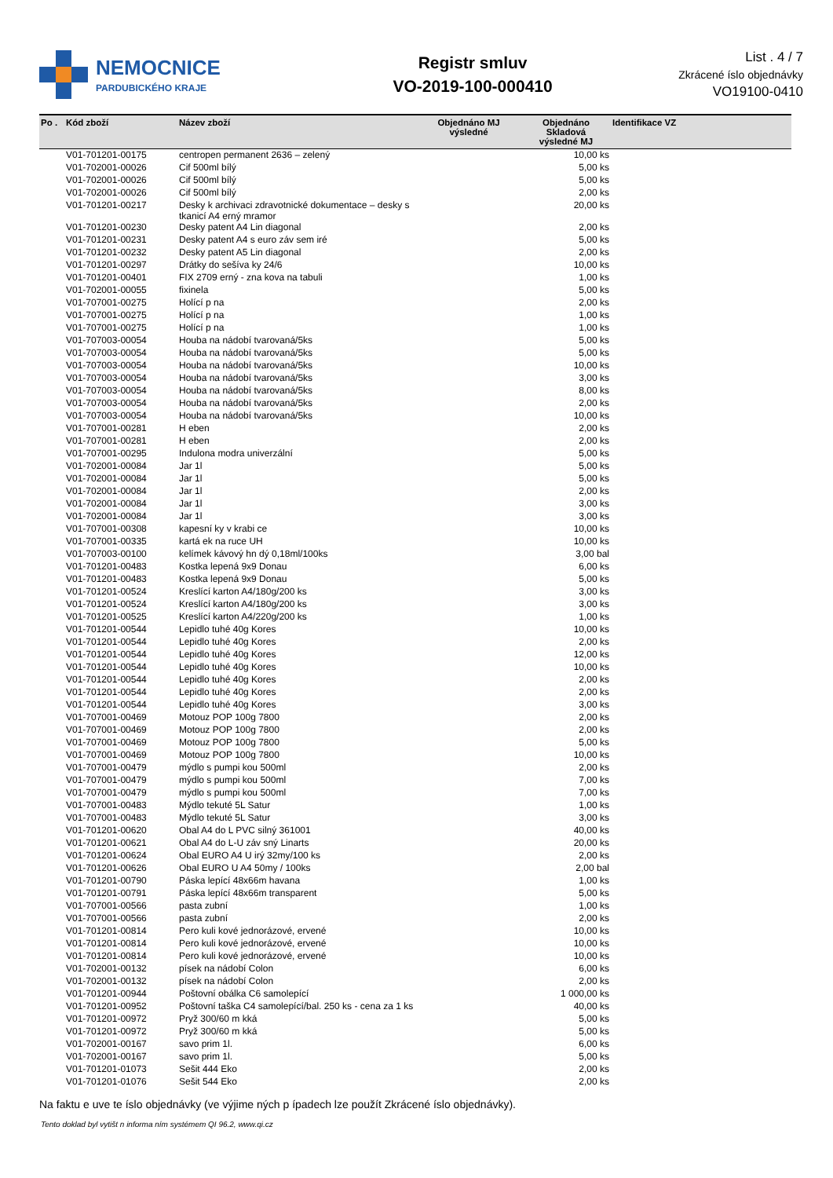NEMOCNICE
PARDUBICKÉHO KRAJE
Registr smluv
VO-2019-100-000410
List . 4 / 7
Zkrácené íslo objednávky
VO19100-0410
| Po . | Kód zboží | Název zboží | Objednáno MJ výsledné | Objednáno Skladová výsledné MJ | Identifikace VZ |
| --- | --- | --- | --- | --- | --- |
| | V01-701201-00175 | centropen permanent 2636 – zelený | | 10,00 ks | |
| | V01-702001-00026 | Cif 500ml bílý | | 5,00 ks | |
| | V01-702001-00026 | Cif 500ml bílý | | 5,00 ks | |
| | V01-702001-00026 | Cif 500ml bílý | | 2,00 ks | |
| | V01-701201-00217 | Desky k archivaci zdravotnické dokumentace – desky s tkanicí A4 erný mramor | | 20,00 ks | |
| | V01-701201-00230 | Desky patent A4 Lin diagonal | | 2,00 ks | |
| | V01-701201-00231 | Desky patent A4 s euro záv sem iré | | 5,00 ks | |
| | V01-701201-00232 | Desky patent A5 Lin diagonal | | 2,00 ks | |
| | V01-701201-00297 | Drátky do sešíva ky 24/6 | | 10,00 ks | |
| | V01-701201-00401 | FIX 2709 erný - zna kova na tabuli | | 1,00 ks | |
| | V01-702001-00055 | fixinela | | 5,00 ks | |
| | V01-707001-00275 | Holící p na | | 2,00 ks | |
| | V01-707001-00275 | Holící p na | | 1,00 ks | |
| | V01-707001-00275 | Holící p na | | 1,00 ks | |
| | V01-707003-00054 | Houba na nádobí tvarovaná/5ks | | 5,00 ks | |
| | V01-707003-00054 | Houba na nádobí tvarovaná/5ks | | 5,00 ks | |
| | V01-707003-00054 | Houba na nádobí tvarovaná/5ks | | 10,00 ks | |
| | V01-707003-00054 | Houba na nádobí tvarovaná/5ks | | 3,00 ks | |
| | V01-707003-00054 | Houba na nádobí tvarovaná/5ks | | 8,00 ks | |
| | V01-707003-00054 | Houba na nádobí tvarovaná/5ks | | 2,00 ks | |
| | V01-707003-00054 | Houba na nádobí tvarovaná/5ks | | 10,00 ks | |
| | V01-707001-00281 | H eben | | 2,00 ks | |
| | V01-707001-00281 | H eben | | 2,00 ks | |
| | V01-707001-00295 | Indulona modra univerzální | | 5,00 ks | |
| | V01-702001-00084 | Jar 1l | | 5,00 ks | |
| | V01-702001-00084 | Jar 1l | | 5,00 ks | |
| | V01-702001-00084 | Jar 1l | | 2,00 ks | |
| | V01-702001-00084 | Jar 1l | | 3,00 ks | |
| | V01-702001-00084 | Jar 1l | | 3,00 ks | |
| | V01-707001-00308 | kapesní ky v krabi ce | | 10,00 ks | |
| | V01-707001-00335 | kartá ek na ruce UH | | 10,00 ks | |
| | V01-707003-00100 | kelímek kávový hn dý 0,18ml/100ks | | 3,00 bal | |
| | V01-701201-00483 | Kostka lepená 9x9 Donau | | 6,00 ks | |
| | V01-701201-00483 | Kostka lepená 9x9 Donau | | 5,00 ks | |
| | V01-701201-00524 | Kreslící karton A4/180g/200 ks | | 3,00 ks | |
| | V01-701201-00524 | Kreslící karton A4/180g/200 ks | | 3,00 ks | |
| | V01-701201-00525 | Kreslící karton A4/220g/200 ks | | 1,00 ks | |
| | V01-701201-00544 | Lepidlo tuhé 40g Kores | | 10,00 ks | |
| | V01-701201-00544 | Lepidlo tuhé 40g Kores | | 2,00 ks | |
| | V01-701201-00544 | Lepidlo tuhé 40g Kores | | 12,00 ks | |
| | V01-701201-00544 | Lepidlo tuhé 40g Kores | | 10,00 ks | |
| | V01-701201-00544 | Lepidlo tuhé 40g Kores | | 2,00 ks | |
| | V01-701201-00544 | Lepidlo tuhé 40g Kores | | 2,00 ks | |
| | V01-701201-00544 | Lepidlo tuhé 40g Kores | | 3,00 ks | |
| | V01-707001-00469 | Motouz POP 100g 7800 | | 2,00 ks | |
| | V01-707001-00469 | Motouz POP 100g 7800 | | 2,00 ks | |
| | V01-707001-00469 | Motouz POP 100g 7800 | | 5,00 ks | |
| | V01-707001-00469 | Motouz POP 100g 7800 | | 10,00 ks | |
| | V01-707001-00479 | mýdlo s pumpi kou 500ml | | 2,00 ks | |
| | V01-707001-00479 | mýdlo s pumpi kou 500ml | | 7,00 ks | |
| | V01-707001-00479 | mýdlo s pumpi kou 500ml | | 7,00 ks | |
| | V01-707001-00483 | Mýdlo tekuté 5L Satur | | 1,00 ks | |
| | V01-707001-00483 | Mýdlo tekuté 5L Satur | | 3,00 ks | |
| | V01-701201-00620 | Obal A4 do L PVC silný 361001 | | 40,00 ks | |
| | V01-701201-00621 | Obal A4 do L-U záv sný Linarts | | 20,00 ks | |
| | V01-701201-00624 | Obal EURO A4 U irý 32my/100 ks | | 2,00 ks | |
| | V01-701201-00626 | Obal EURO U A4 50my / 100ks | | 2,00 bal | |
| | V01-701201-00790 | Páska lepící 48x66m havana | | 1,00 ks | |
| | V01-701201-00791 | Páska lepící 48x66m transparent | | 5,00 ks | |
| | V01-707001-00566 | pasta zubní | | 1,00 ks | |
| | V01-707001-00566 | pasta zubní | | 2,00 ks | |
| | V01-701201-00814 | Pero kuli kové jednorázové, ervené | | 10,00 ks | |
| | V01-701201-00814 | Pero kuli kové jednorázové, ervené | | 10,00 ks | |
| | V01-701201-00814 | Pero kuli kové jednorázové, ervené | | 10,00 ks | |
| | V01-702001-00132 | písek na nádobí Colon | | 6,00 ks | |
| | V01-702001-00132 | písek na nádobí Colon | | 2,00 ks | |
| | V01-701201-00944 | Poštovní obálka C6 samolepící | | 1 000,00 ks | |
| | V01-701201-00952 | Poštovní taška C4 samolepící/bal. 250 ks - cena za 1 ks | | 40,00 ks | |
| | V01-701201-00972 | Pryž 300/60 m kká | | 5,00 ks | |
| | V01-701201-00972 | Pryž 300/60 m kká | | 5,00 ks | |
| | V01-702001-00167 | savo prim 1l. | | 6,00 ks | |
| | V01-702001-00167 | savo prim 1l. | | 5,00 ks | |
| | V01-701201-01073 | Sešit 444 Eko | | 2,00 ks | |
| | V01-701201-01076 | Sešit 544 Eko | | 2,00 ks | |
Na faktu e uve te íslo objednávky (ve výjime ných p ípadech lze použít Zkrácené íslo objednávky).
Tento doklad byl vytišt n informa ním systémem QI 96.2, www.qi.cz